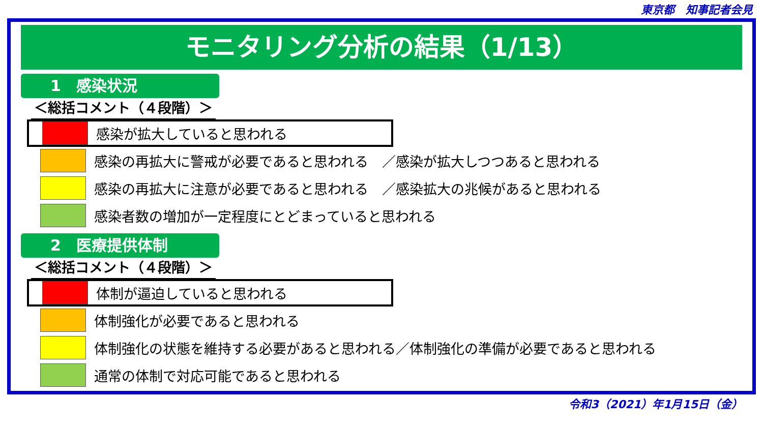東京都　知事記者会見
モニタリング分析の結果（1/13）
1　感染状況
＜総括コメント（４段階）＞
感染が拡大していると思われる
感染の再拡大に警戒が必要であると思われる　／感染が拡大しつつあると思われる
感染の再拡大に注意が必要であると思われる　／感染拡大の兆候があると思われる
感染者数の増加が一定程度にとどまっていると思われる
2　医療提供体制
＜総括コメント（４段階）＞
体制が逼迫していると思われる
体制強化が必要であると思われる
体制強化の状態を維持する必要があると思われる／体制強化の準備が必要であると思われる
通常の体制で対応可能であると思われる
令和3（2021）年1月15日（金）